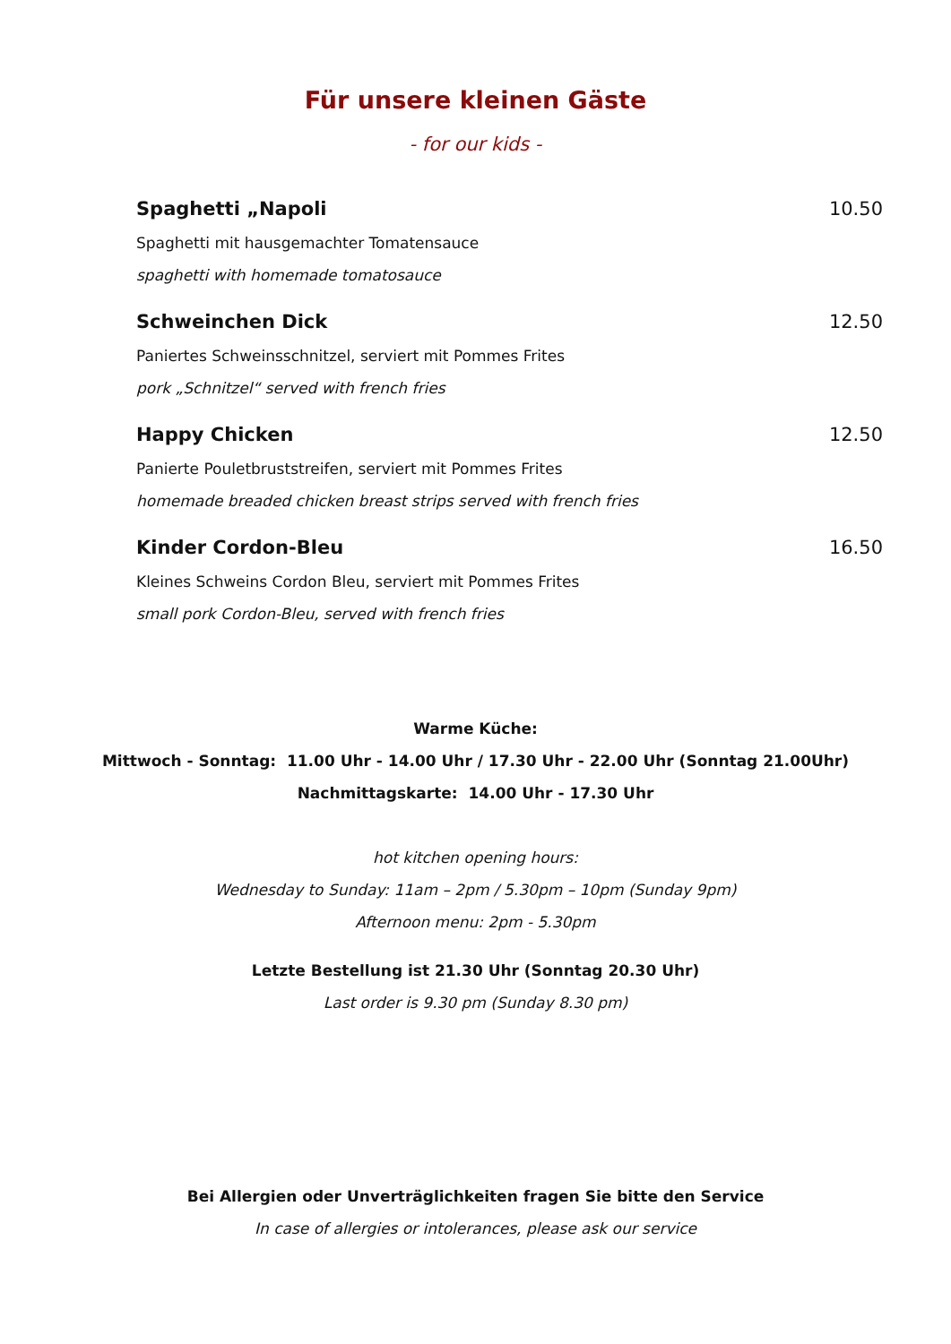Für unsere kleinen Gäste
- for our kids -
Spaghetti „Napoli 10.50
Spaghetti mit hausgemachter Tomatensauce
spaghetti with homemade tomatosauce
Schweinchen Dick 12.50
Paniertes Schweinsschnitzel, serviert mit Pommes Frites
pork „Schnitzel“ served with french fries
Happy Chicken 12.50
Panierte Pouletbruststreifen, serviert mit Pommes Frites
homemade breaded chicken breast strips served with french fries
Kinder Cordon-Bleu 16.50
Kleines Schweins Cordon Bleu, serviert mit Pommes Frites
small pork Cordon-Bleu, served with french fries
Warme Küche:
Mittwoch - Sonntag: 11.00 Uhr - 14.00 Uhr / 17.30 Uhr - 22.00 Uhr (Sonntag 21.00Uhr)
Nachmittagskarte: 14.00 Uhr - 17.30 Uhr
hot kitchen opening hours:
Wednesday to Sunday: 11am – 2pm / 5.30pm – 10pm (Sunday 9pm)
Afternoon menu: 2pm - 5.30pm
Letzte Bestellung ist 21.30 Uhr (Sonntag 20.30 Uhr)
Last order is 9.30 pm (Sunday 8.30 pm)
Bei Allergien oder Unverträglichkeiten fragen Sie bitte den Service
In case of allergies or intolerances, please ask our service